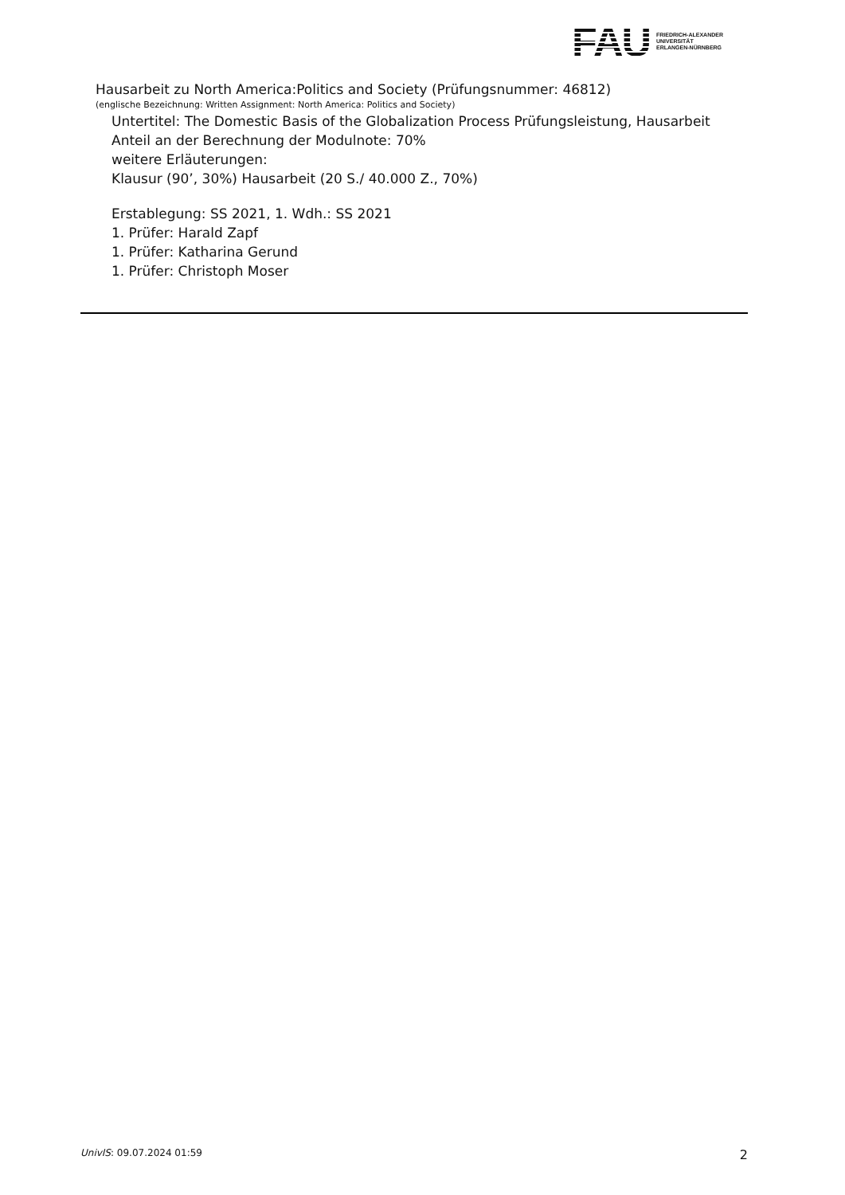FAU
FRIEDRICH-ALEXANDER
UNIVERSITÄT
ERLANGEN-NÜRNBERG
Hausarbeit zu North America:Politics and Society (Prüfungsnummer: 46812)
(englische Bezeichnung: Written Assignment: North America: Politics and Society)
Untertitel: The Domestic Basis of the Globalization Process Prüfungsleistung, Hausarbeit
Anteil an der Berechnung der Modulnote: 70%
weitere Erläuterungen:
Klausur (90’, 30%) Hausarbeit (20 S./ 40.000 Z., 70%)
Erstablegung: SS 2021, 1. Wdh.: SS 2021
1. Prüfer: Harald Zapf
1. Prüfer: Katharina Gerund
1. Prüfer: Christoph Moser
UnivIS: 09.07.2024 01:59 2